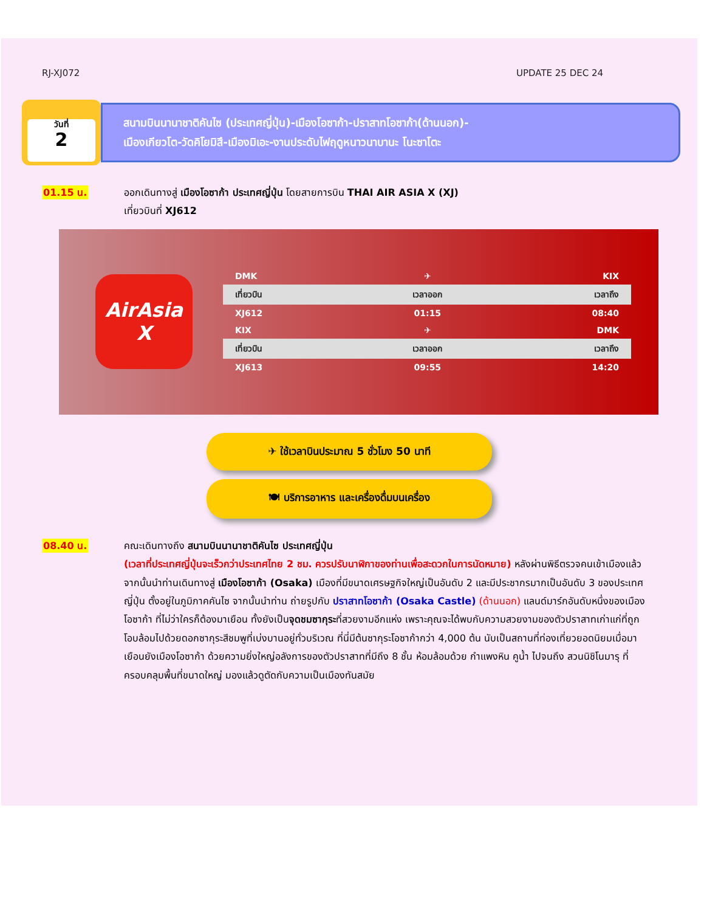RJ-XJ072 UPDATE 25 DEC 24
วันที่
2
สนามบินนานาชาติคันไซ (ประเทศญี่ปุ่น)-เมืองโอซาก้า-ปราสาทโอซาก้า(ด้านนอก)-
เมืองเกียวโต-วัดคิโยมิสึ-เมืองมิเอะ-งานประดับไฟฤดูหนาวนาบานะ โนะซาโตะ
01.15 น. ออกเดินทางสู่ เมืองโอซาก้า ประเทศญี่ปุ่น โดยสายการบิน THAI AIR ASIA X (XJ)
เที่ยวบินที่ XJ612
AirAsia X
| DMK | ✈ | KIX |
| เที่ยวบิน | เวลาออก | เวลาถึง |
| XJ612 | 01:15 | 08:40 |
| KIX | ✈ | DMK |
| เที่ยวบิน | เวลาออก | เวลาถึง |
| XJ613 | 09:55 | 14:20 |
✈ ใช้เวลาบินประมาณ 5 ชั่วโมง 50 นาที
🍽 บริการอาหาร และเครื่องดื่มบนเครื่อง
08.40 น. คณะเดินทางถึง สนามบินนานาชาติคันไซ ประเทศญี่ปุ่น
(เวลาที่ประเทศญี่ปุ่นจะเร็วกว่าประเทศไทย 2 ชม. ควรปรับนาฬิกาของท่านเพื่อสะดวกในการนัดหมาย) หลังผ่านพิธีตรวจคนเข้าเมืองแล้ว จากนั้นนำท่านเดินทางสู่ เมืองโอซาก้า (Osaka) เมืองที่มีขนาดเศรษฐกิจใหญ่เป็นอันดับ 2 และมีประชากรมากเป็นอันดับ 3 ของประเทศญี่ปุ่น ตั้งอยู่ในภูมิภาคคันไซ จากนั้นนำท่าน ถ่ายรูปกับ ปราสาทโอซาก้า (Osaka Castle) (ด้านนอก) แลนด์มาร์กอันดับหนึ่งของเมืองโอซาก้า ที่ไม่ว่าใครก็ต้องมาเยือน ทั้งยังเป็นจุดชมซากุระที่สวยงามอีกแห่ง เพราะคุณจะได้พบกับความสวยงามของตัวปราสาทเก่าแก่ที่ถูกโอบล้อมไปด้วยดอกซากุระสีชมพูที่เบ่งบานอยู่ทั่วบริเวณ ที่นี่มีต้นซากุระโอซาก้ากว่า 4,000 ต้น นับเป็นสถานที่ท่องเที่ยวยอดนิยมเมื่อมาเยือนยังเมืองโอซาก้า ด้วยความยิ่งใหญ่อลังการของตัวปราสาทที่มีถึง 8 ชั้น ห้อมล้อมด้วย กำแพงหิน คูน้ำ ไปจนถึง สวนนิชิโนมารุ ที่ครอบคลุมพื้นที่ขนาดใหญ่ มองแล้วดูตัดกับความเป็นเมืองทันสมัย